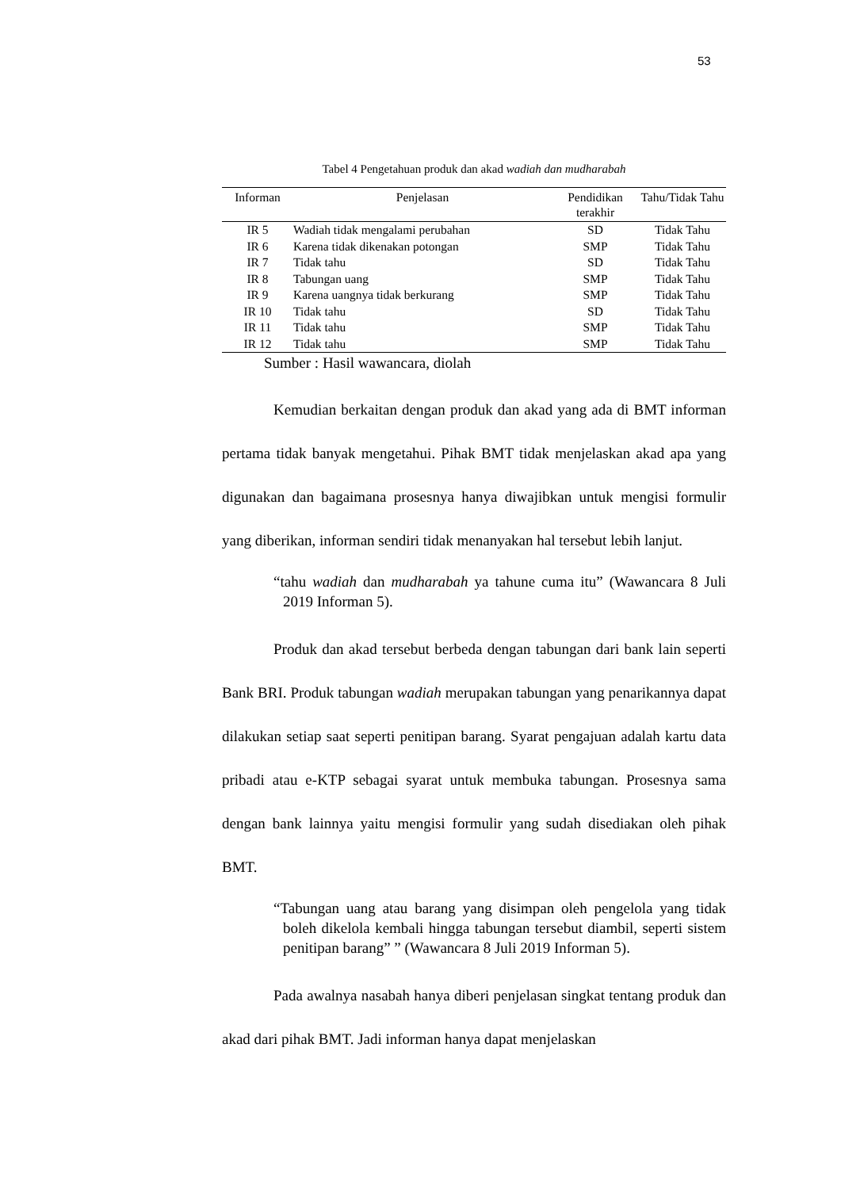53
Tabel 4 Pengetahuan produk dan akad wadiah dan mudharabah
| Informan | Penjelasan | Pendidikan terakhir | Tahu/Tidak Tahu |
| --- | --- | --- | --- |
| IR 5 | Wadiah tidak mengalami perubahan | SD | Tidak Tahu |
| IR 6 | Karena tidak dikenakan potongan | SMP | Tidak Tahu |
| IR 7 | Tidak tahu | SD | Tidak Tahu |
| IR 8 | Tabungan uang | SMP | Tidak Tahu |
| IR 9 | Karena uangnya tidak berkurang | SMP | Tidak Tahu |
| IR 10 | Tidak tahu | SD | Tidak Tahu |
| IR 11 | Tidak tahu | SMP | Tidak Tahu |
| IR 12 | Tidak tahu | SMP | Tidak Tahu |
Sumber : Hasil wawancara, diolah
Kemudian berkaitan dengan produk dan akad yang ada di BMT informan pertama tidak banyak mengetahui. Pihak BMT tidak menjelaskan akad apa yang digunakan dan bagaimana prosesnya hanya diwajibkan untuk mengisi formulir yang diberikan, informan sendiri tidak menanyakan hal tersebut lebih lanjut.
“tahu wadiah dan mudharabah ya tahune cuma itu” (Wawancara 8 Juli 2019 Informan 5).
Produk dan akad tersebut berbeda dengan tabungan dari bank lain seperti Bank BRI. Produk tabungan wadiah merupakan tabungan yang penarikannya dapat dilakukan setiap saat seperti penitipan barang. Syarat pengajuan adalah kartu data pribadi atau e-KTP sebagai syarat untuk membuka tabungan. Prosesnya sama dengan bank lainnya yaitu mengisi formulir yang sudah disediakan oleh pihak BMT.
“Tabungan uang atau barang yang disimpan oleh pengelola yang tidak boleh dikelola kembali hingga tabungan tersebut diambil, seperti sistem penitipan barang” ” (Wawancara 8 Juli 2019 Informan 5).
Pada awalnya nasabah hanya diberi penjelasan singkat tentang produk dan akad dari pihak BMT. Jadi informan hanya dapat menjelaskan